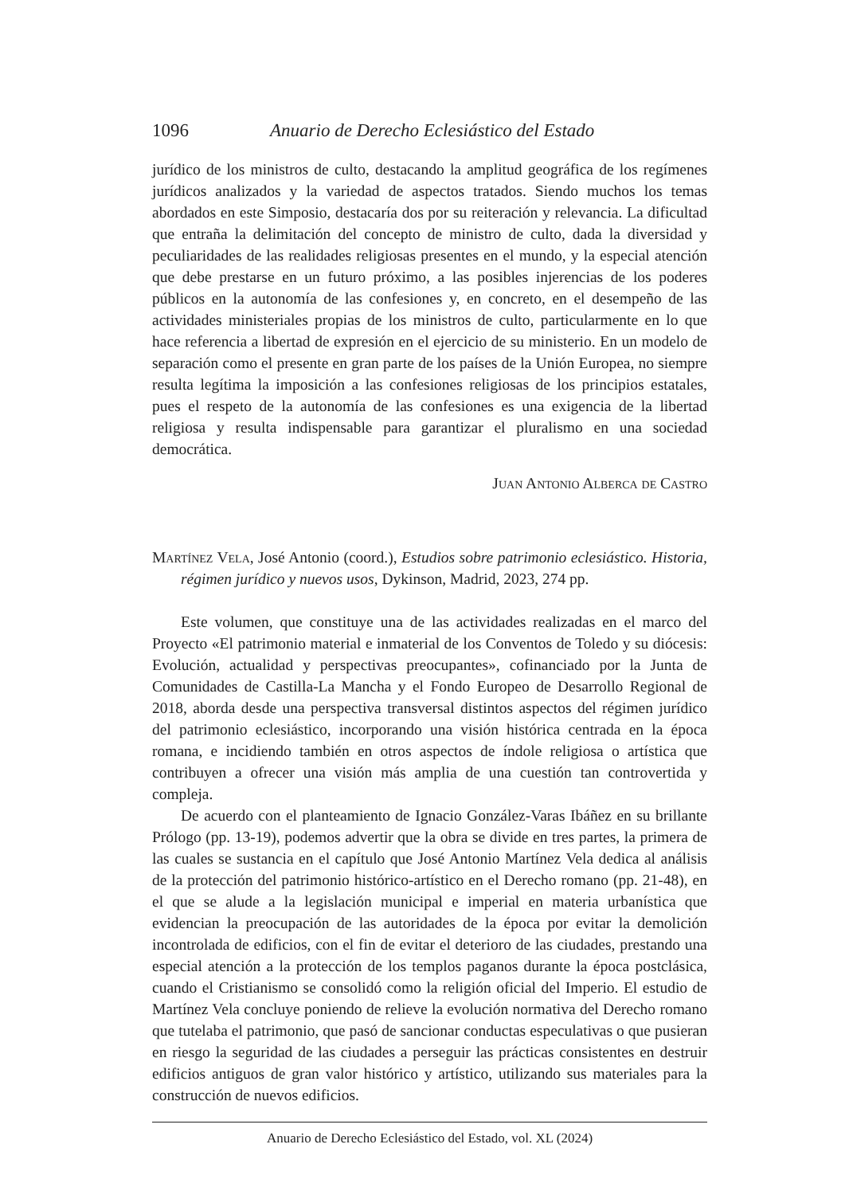1096 Anuario de Derecho Eclesiástico del Estado
jurídico de los ministros de culto, destacando la amplitud geográfica de los regímenes jurídicos analizados y la variedad de aspectos tratados. Siendo muchos los temas abordados en este Simposio, destacaría dos por su reiteración y relevancia. La dificultad que entraña la delimitación del concepto de ministro de culto, dada la diversidad y peculiaridades de las realidades religiosas presentes en el mundo, y la especial atención que debe prestarse en un futuro próximo, a las posibles injerencias de los poderes públicos en la autonomía de las confesiones y, en concreto, en el desempeño de las actividades ministeriales propias de los ministros de culto, particularmente en lo que hace referencia a libertad de expresión en el ejercicio de su ministerio. En un modelo de separación como el presente en gran parte de los países de la Unión Europea, no siempre resulta legítima la imposición a las confesiones religiosas de los principios estatales, pues el respeto de la autonomía de las confesiones es una exigencia de la libertad religiosa y resulta indispensable para garantizar el pluralismo en una sociedad democrática.
Juan Antonio Alberca de Castro
Martínez Vela, José Antonio (coord.), Estudios sobre patrimonio eclesiástico. Historia, régimen jurídico y nuevos usos, Dykinson, Madrid, 2023, 274 pp.
Este volumen, que constituye una de las actividades realizadas en el marco del Proyecto «El patrimonio material e inmaterial de los Conventos de Toledo y su diócesis: Evolución, actualidad y perspectivas preocupantes», cofinanciado por la Junta de Comunidades de Castilla-La Mancha y el Fondo Europeo de Desarrollo Regional de 2018, aborda desde una perspectiva transversal distintos aspectos del régimen jurídico del patrimonio eclesiástico, incorporando una visión histórica centrada en la época romana, e incidiendo también en otros aspectos de índole religiosa o artística que contribuyen a ofrecer una visión más amplia de una cuestión tan controvertida y compleja.
De acuerdo con el planteamiento de Ignacio González-Varas Ibáñez en su brillante Prólogo (pp. 13-19), podemos advertir que la obra se divide en tres partes, la primera de las cuales se sustancia en el capítulo que José Antonio Martínez Vela dedica al análisis de la protección del patrimonio histórico-artístico en el Derecho romano (pp. 21-48), en el que se alude a la legislación municipal e imperial en materia urbanística que evidencian la preocupación de las autoridades de la época por evitar la demolición incontrolada de edificios, con el fin de evitar el deterioro de las ciudades, prestando una especial atención a la protección de los templos paganos durante la época postclásica, cuando el Cristianismo se consolidó como la religión oficial del Imperio. El estudio de Martínez Vela concluye poniendo de relieve la evolución normativa del Derecho romano que tutelaba el patrimonio, que pasó de sancionar conductas especulativas o que pusieran en riesgo la seguridad de las ciudades a perseguir las prácticas consistentes en destruir edificios antiguos de gran valor histórico y artístico, utilizando sus materiales para la construcción de nuevos edificios.
Anuario de Derecho Eclesiástico del Estado, vol. XL (2024)